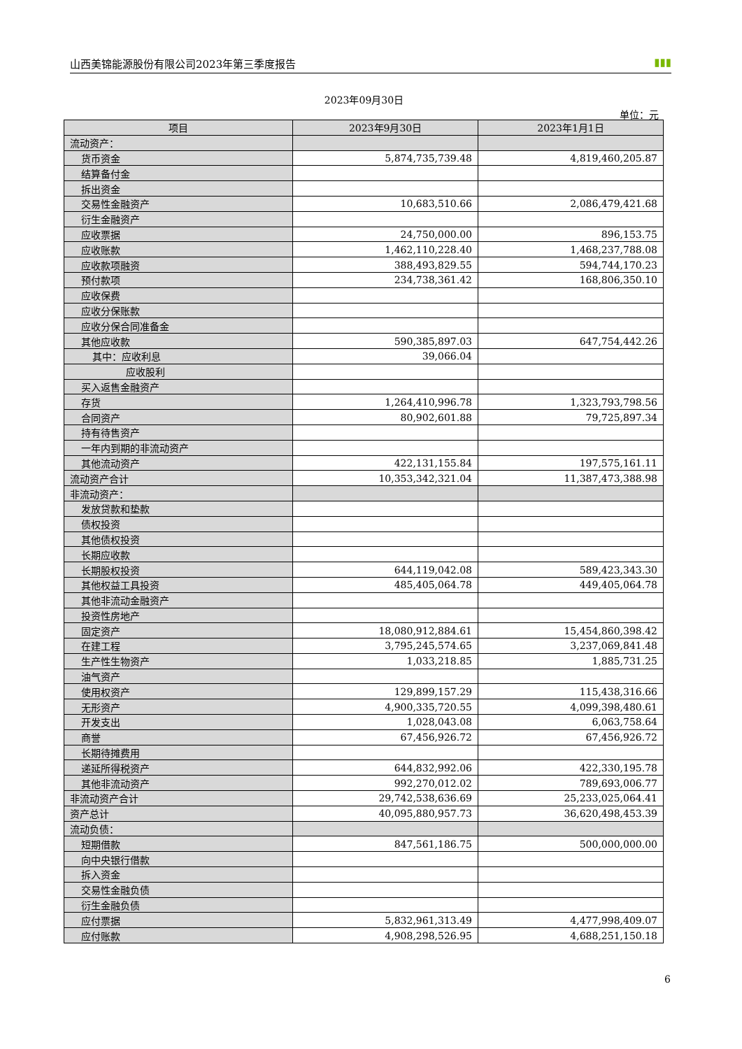山西美锦能源股份有限公司2023年第三季度报告 ▮▮▮
2023年09月30日
单位：元
| 项目 | 2023年9月30日 | 2023年1月1日 |
| --- | --- | --- |
| 流动资产： | | |
| 货币资金 | 5,874,735,739.48 | 4,819,460,205.87 |
| 结算备付金 | | |
| 拆出资金 | | |
| 交易性金融资产 | 10,683,510.66 | 2,086,479,421.68 |
| 衍生金融资产 | | |
| 应收票据 | 24,750,000.00 | 896,153.75 |
| 应收账款 | 1,462,110,228.40 | 1,468,237,788.08 |
| 应收款项融资 | 388,493,829.55 | 594,744,170.23 |
| 预付款项 | 234,738,361.42 | 168,806,350.10 |
| 应收保费 | | |
| 应收分保账款 | | |
| 应收分保合同准备金 | | |
| 其他应收款 | 590,385,897.03 | 647,754,442.26 |
| 其中：应收利息 | 39,066.04 | |
| 应收股利 | | |
| 买入返售金融资产 | | |
| 存货 | 1,264,410,996.78 | 1,323,793,798.56 |
| 合同资产 | 80,902,601.88 | 79,725,897.34 |
| 持有待售资产 | | |
| 一年内到期的非流动资产 | | |
| 其他流动资产 | 422,131,155.84 | 197,575,161.11 |
| 流动资产合计 | 10,353,342,321.04 | 11,387,473,388.98 |
| 非流动资产： | | |
| 发放贷款和垫款 | | |
| 债权投资 | | |
| 其他债权投资 | | |
| 长期应收款 | | |
| 长期股权投资 | 644,119,042.08 | 589,423,343.30 |
| 其他权益工具投资 | 485,405,064.78 | 449,405,064.78 |
| 其他非流动金融资产 | | |
| 投资性房地产 | | |
| 固定资产 | 18,080,912,884.61 | 15,454,860,398.42 |
| 在建工程 | 3,795,245,574.65 | 3,237,069,841.48 |
| 生产性生物资产 | 1,033,218.85 | 1,885,731.25 |
| 油气资产 | | |
| 使用权资产 | 129,899,157.29 | 115,438,316.66 |
| 无形资产 | 4,900,335,720.55 | 4,099,398,480.61 |
| 开发支出 | 1,028,043.08 | 6,063,758.64 |
| 商誉 | 67,456,926.72 | 67,456,926.72 |
| 长期待摊费用 | | |
| 递延所得税资产 | 644,832,992.06 | 422,330,195.78 |
| 其他非流动资产 | 992,270,012.02 | 789,693,006.77 |
| 非流动资产合计 | 29,742,538,636.69 | 25,233,025,064.41 |
| 资产总计 | 40,095,880,957.73 | 36,620,498,453.39 |
| 流动负债： | | |
| 短期借款 | 847,561,186.75 | 500,000,000.00 |
| 向中央银行借款 | | |
| 拆入资金 | | |
| 交易性金融负债 | | |
| 衍生金融负债 | | |
| 应付票据 | 5,832,961,313.49 | 4,477,998,409.07 |
| 应付账款 | 4,908,298,526.95 | 4,688,251,150.18 |
6